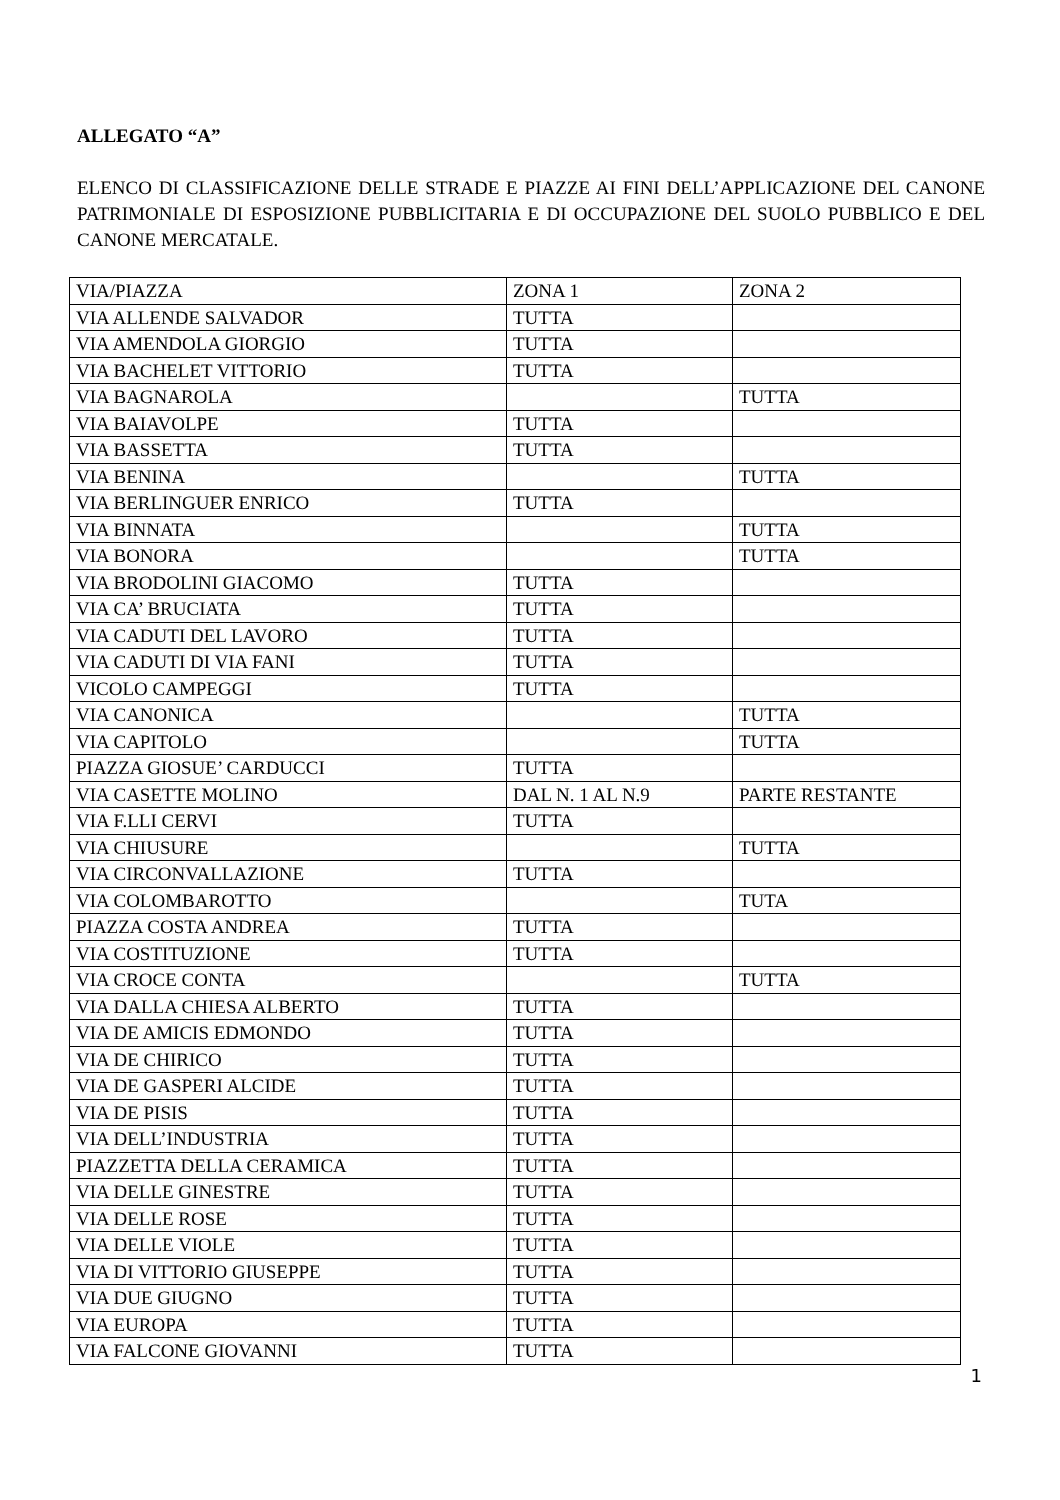ALLEGATO “A”
ELENCO DI CLASSIFICAZIONE DELLE STRADE E PIAZZE AI FINI DELL’APPLICAZIONE DEL CANONE PATRIMONIALE DI ESPOSIZIONE PUBBLICITARIA E DI OCCUPAZIONE DEL SUOLO PUBBLICO E DEL CANONE MERCATALE.
| VIA/PIAZZA | ZONA 1 | ZONA 2 |
| VIA ALLENDE SALVADOR | TUTTA | |
| VIA AMENDOLA GIORGIO | TUTTA | |
| VIA BACHELET VITTORIO | TUTTA | |
| VIA BAGNAROLA | | TUTTA |
| VIA BAIAVOLPE | TUTTA | |
| VIA BASSETTA | TUTTA | |
| VIA BENINA | | TUTTA |
| VIA BERLINGUER ENRICO | TUTTA | |
| VIA BINNATA | | TUTTA |
| VIA BONORA | | TUTTA |
| VIA BRODOLINI GIACOMO | TUTTA | |
| VIA CA’ BRUCIATA | TUTTA | |
| VIA CADUTI DEL LAVORO | TUTTA | |
| VIA CADUTI DI VIA FANI | TUTTA | |
| VICOLO CAMPEGGI | TUTTA | |
| VIA CANONICA | | TUTTA |
| VIA CAPITOLO | | TUTTA |
| PIAZZA GIOSUE’ CARDUCCI | TUTTA | |
| VIA CASETTE MOLINO | DAL N. 1 AL N.9 | PARTE RESTANTE |
| VIA F.LLI CERVI | TUTTA | |
| VIA CHIUSURE | | TUTTA |
| VIA CIRCONVALLAZIONE | TUTTA | |
| VIA COLOMBAROTTO | | TUTA |
| PIAZZA COSTA ANDREA | TUTTA | |
| VIA COSTITUZIONE | TUTTA | |
| VIA CROCE CONTA | | TUTTA |
| VIA DALLA CHIESA ALBERTO | TUTTA | |
| VIA DE AMICIS EDMONDO | TUTTA | |
| VIA DE CHIRICO | TUTTA | |
| VIA DE GASPERI ALCIDE | TUTTA | |
| VIA DE PISIS | TUTTA | |
| VIA DELL’INDUSTRIA | TUTTA | |
| PIAZZETTA DELLA CERAMICA | TUTTA | |
| VIA DELLE GINESTRE | TUTTA | |
| VIA DELLE ROSE | TUTTA | |
| VIA DELLE VIOLE | TUTTA | |
| VIA DI VITTORIO GIUSEPPE | TUTTA | |
| VIA DUE GIUGNO | TUTTA | |
| VIA EUROPA | TUTTA | |
| VIA FALCONE GIOVANNI | TUTTA | |
1